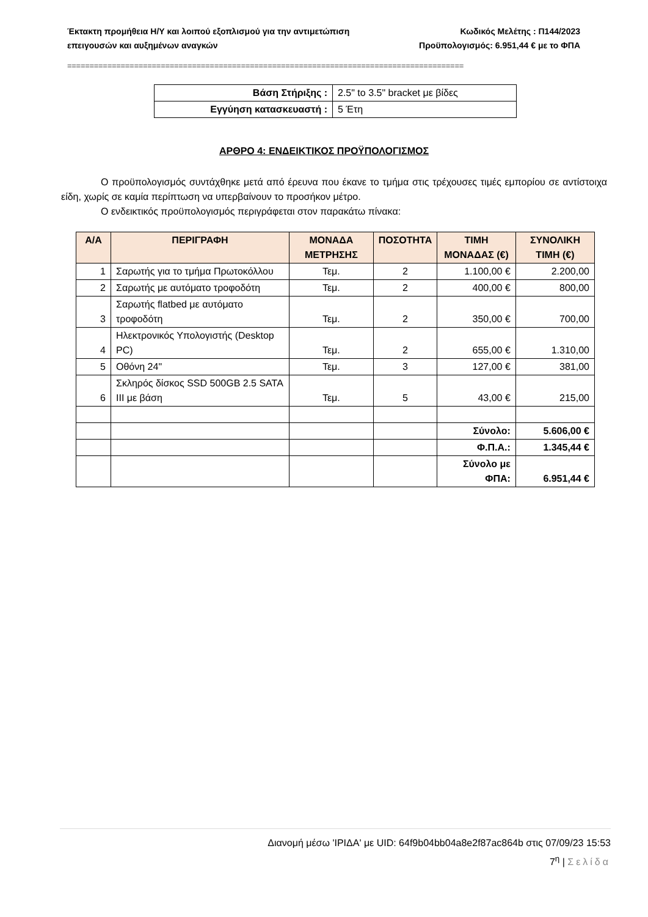Έκτακτη προμήθεια Η/Υ και λοιπού εξοπλισμού για την αντιμετώπιση
επειγουσών και αυξημένων αναγκών
Κωδικός Μελέτης : Π144/2023
Προϋπολογισμός: 6.951,44 € με το ΦΠΑ
=========================================================================================
| Βάση Στήριξης : | 2.5" to 3.5" bracket με βίδες |
| Εγγύηση κατασκευαστή : | 5 Έτη |
ΑΡΘΡΟ 4: ΕΝΔΕΙΚΤΙΚΟΣ ΠΡΟΫΠΟΛΟΓΙΣΜΟΣ
Ο προϋπολογισμός συντάχθηκε μετά από έρευνα που έκανε το τμήμα στις τρέχουσες τιμές εμπορίου σε αντίστοιχα είδη, χωρίς σε καμία περίπτωση να υπερβαίνουν το προσήκον μέτρο.
Ο ενδεικτικός προϋπολογισμός περιγράφεται στον παρακάτω πίνακα:
| Α/Α | ΠΕΡΙΓΡΑΦΗ | ΜΟΝΑΔΑ ΜΕΤΡΗΣΗΣ | ΠΟΣΟΤΗΤΑ | ΤΙΜΗ ΜΟΝΑΔΑΣ (€) | ΣΥΝΟΛΙΚΗ ΤΙΜΗ (€) |
| --- | --- | --- | --- | --- | --- |
| 1 | Σαρωτής για το τμήμα Πρωτοκόλλου | Τεμ. | 2 | 1.100,00 € | 2.200,00 |
| 2 | Σαρωτής με αυτόματο τροφοδότη | Τεμ. | 2 | 400,00 € | 800,00 |
| 3 | Σαρωτής flatbed με αυτόματο τροφοδότη | Τεμ. | 2 | 350,00 € | 700,00 |
| 4 | Ηλεκτρονικός Υπολογιστής (Desktop PC) | Τεμ. | 2 | 655,00 € | 1.310,00 |
| 5 | Οθόνη 24" | Τεμ. | 3 | 127,00 € | 381,00 |
| 6 | Σκληρός δίσκος SSD 500GB 2.5 SATA III με βάση | Τεμ. | 5 | 43,00 € | 215,00 |
| | | | | Σύνολο: | 5.606,00 € |
| | | | | Φ.Π.Α.: | 1.345,44 € |
| | | | | Σύνολο με ΦΠΑ: | 6.951,44 € |
Διανομή μέσω 'ΙΡΙΔΑ' με UID: 64f9b04bb04a8e2f87ac864b στις 07/09/23 15:53
7<sup>η</sup> | Σελίδα